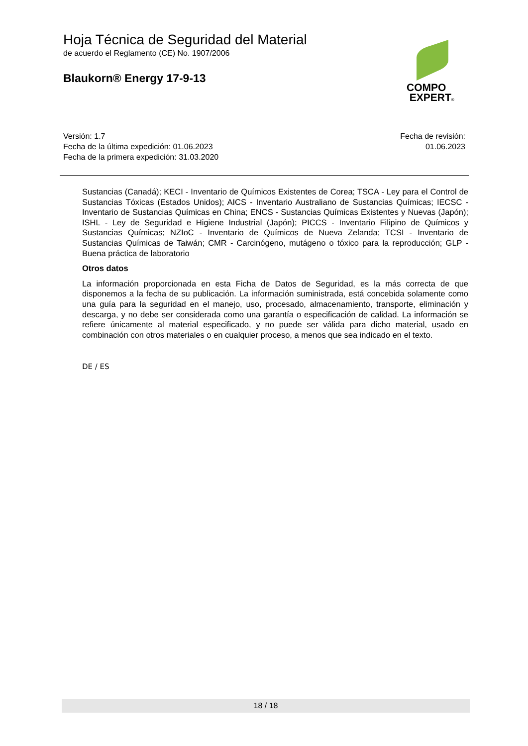Hoja Técnica de Seguridad del Material
de acuerdo el Reglamento (CE) No. 1907/2006
Blaukorn® Energy 17-9-13
COMPO
EXPERT®
Versión: 1.7
Fecha de la última expedición: 01.06.2023
Fecha de la primera expedición: 31.03.2020
Fecha de revisión:
01.06.2023
Sustancias (Canadá); KECI - Inventario de Químicos Existentes de Corea; TSCA - Ley para el Control de Sustancias Tóxicas (Estados Unidos); AICS - Inventario Australiano de Sustancias Químicas; IECSC - Inventario de Sustancias Químicas en China; ENCS - Sustancias Químicas Existentes y Nuevas (Japón); ISHL - Ley de Seguridad e Higiene Industrial (Japón); PICCS - Inventario Filipino de Químicos y Sustancias Químicas; NZIoC - Inventario de Químicos de Nueva Zelanda; TCSI - Inventario de Sustancias Químicas de Taiwán; CMR - Carcinógeno, mutágeno o tóxico para la reproducción; GLP - Buena práctica de laboratorio
Otros datos
La información proporcionada en esta Ficha de Datos de Seguridad, es la más correcta de que disponemos a la fecha de su publicación. La información suministrada, está concebida solamente como una guía para la seguridad en el manejo, uso, procesado, almacenamiento, transporte, eliminación y descarga, y no debe ser considerada como una garantía o especificación de calidad. La información se refiere únicamente al material especificado, y no puede ser válida para dicho material, usado en combinación con otros materiales o en cualquier proceso, a menos que sea indicado en el texto.
DE / ES
18 / 18